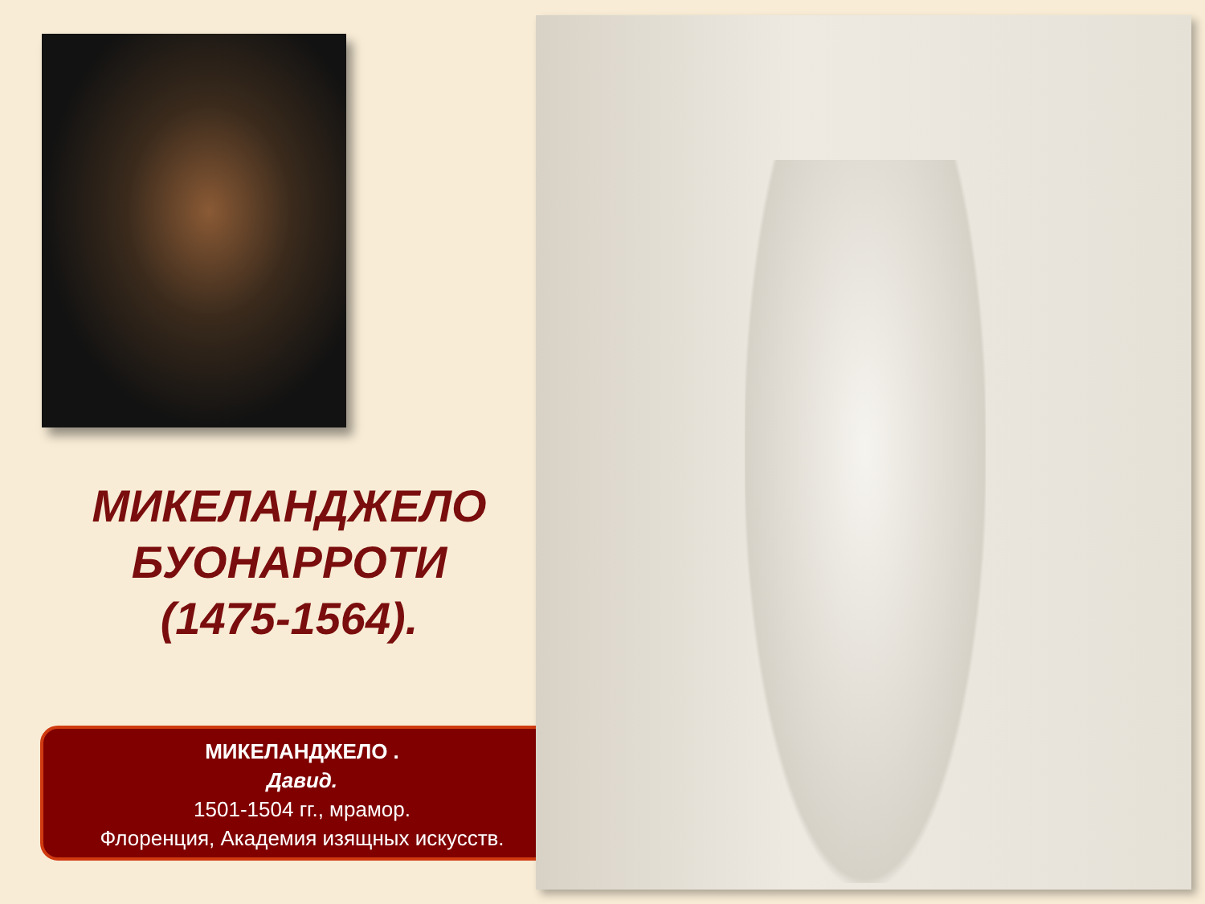МИКЕЛАНДЖЕЛО
БУОНАРРОТИ
(1475-1564).
МИКЕЛАНДЖЕЛО .
Давид.
1501-1504 гг., мрамор.
Флоренция, Академия изящных искусств.